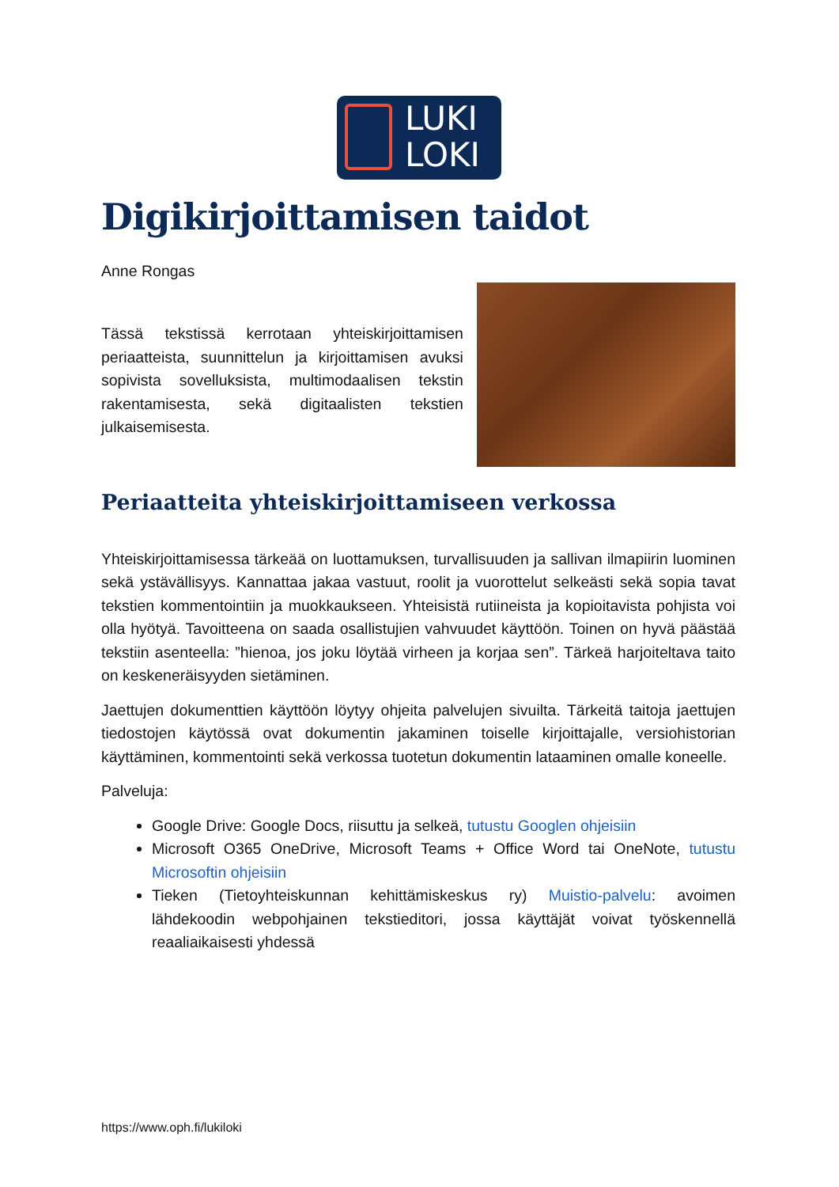LUKI
LOKI
Digikirjoittamisen taidot
Anne Rongas
Tässä tekstissä kerrotaan yhteiskirjoittamisen periaatteista, suunnittelun ja kirjoittamisen avuksi sopivista sovelluksista, multimodaalisen tekstin rakentamisesta, sekä digitaalisten tekstien julkaisemisesta.
Periaatteita yhteiskirjoittamiseen verkossa
Yhteiskirjoittamisessa tärkeää on luottamuksen, turvallisuuden ja sallivan ilmapiirin luominen sekä ystävällisyys. Kannattaa jakaa vastuut, roolit ja vuorottelut selkeästi sekä sopia tavat tekstien kommentointiin ja muokkaukseen. Yhteisistä rutiineista ja kopioitavista pohjista voi olla hyötyä. Tavoitteena on saada osallistujien vahvuudet käyttöön. Toinen on hyvä päästää tekstiin asenteella: ”hienoa, jos joku löytää virheen ja korjaa sen”. Tärkeä harjoiteltava taito on keskeneräisyyden sietäminen.
Jaettujen dokumenttien käyttöön löytyy ohjeita palvelujen sivuilta. Tärkeitä taitoja jaettujen tiedostojen käytössä ovat dokumentin jakaminen toiselle kirjoittajalle, versiohistorian käyttäminen, kommentointi sekä verkossa tuotetun dokumentin lataaminen omalle koneelle.
Palveluja:
Google Drive: Google Docs, riisuttu ja selkeä, tutustu Googlen ohjeisiin
Microsoft O365 OneDrive, Microsoft Teams + Office Word tai OneNote, tutustu Microsoftin ohjeisiin
Tieken (Tietoyhteiskunnan kehittämiskeskus ry) Muistio-palvelu: avoimen lähdekoodin webpohjainen tekstieditori, jossa käyttäjät voivat työskennellä reaaliaikaisesti yhdessä
https://www.oph.fi/lukiloki